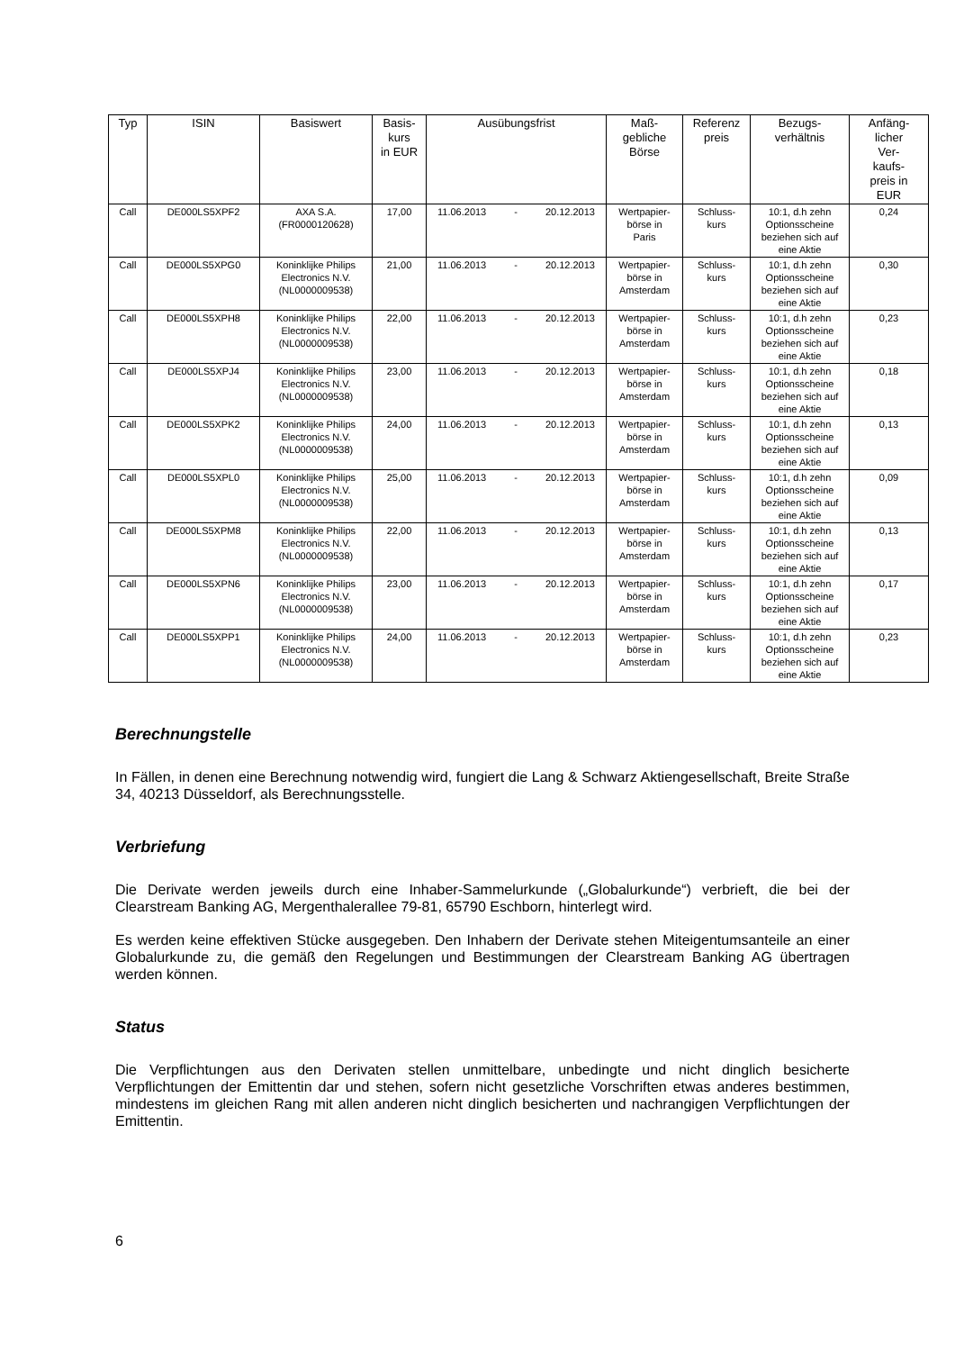| Typ | ISIN | Basiswert | Basis- kurs in EUR | Ausübungsfrist | Maß- gebliche Börse | Referenz preis | Bezugs- verhältnis | Anfäng- licher Ver- kaufs- preis in EUR |
| --- | --- | --- | --- | --- | --- | --- | --- | --- |
| Call | DE000LS5XPF2 | AXA S.A. (FR0000120628) | 17,00 | 11.06.2013 - 20.12.2013 | Wertpapier- börse in Paris | Schluss- kurs | 10:1, d.h zehn Optionsscheine beziehen sich auf eine Aktie | 0,24 |
| Call | DE000LS5XPG0 | Koninklijke Philips Electronics N.V. (NL0000009538) | 21,00 | 11.06.2013 - 20.12.2013 | Wertpapier- börse in Amsterdam | Schluss- kurs | 10:1, d.h zehn Optionsscheine beziehen sich auf eine Aktie | 0,30 |
| Call | DE000LS5XPH8 | Koninklijke Philips Electronics N.V. (NL0000009538) | 22,00 | 11.06.2013 - 20.12.2013 | Wertpapier- börse in Amsterdam | Schluss- kurs | 10:1, d.h zehn Optionsscheine beziehen sich auf eine Aktie | 0,23 |
| Call | DE000LS5XPJ4 | Koninklijke Philips Electronics N.V. (NL0000009538) | 23,00 | 11.06.2013 - 20.12.2013 | Wertpapier- börse in Amsterdam | Schluss- kurs | 10:1, d.h zehn Optionsscheine beziehen sich auf eine Aktie | 0,18 |
| Call | DE000LS5XPK2 | Koninklijke Philips Electronics N.V. (NL0000009538) | 24,00 | 11.06.2013 - 20.12.2013 | Wertpapier- börse in Amsterdam | Schluss- kurs | 10:1, d.h zehn Optionsscheine beziehen sich auf eine Aktie | 0,13 |
| Call | DE000LS5XPL0 | Koninklijke Philips Electronics N.V. (NL0000009538) | 25,00 | 11.06.2013 - 20.12.2013 | Wertpapier- börse in Amsterdam | Schluss- kurs | 10:1, d.h zehn Optionsscheine beziehen sich auf eine Aktie | 0,09 |
| Call | DE000LS5XPM8 | Koninklijke Philips Electronics N.V. (NL0000009538) | 22,00 | 11.06.2013 - 20.12.2013 | Wertpapier- börse in Amsterdam | Schluss- kurs | 10:1, d.h zehn Optionsscheine beziehen sich auf eine Aktie | 0,13 |
| Call | DE000LS5XPN6 | Koninklijke Philips Electronics N.V. (NL0000009538) | 23,00 | 11.06.2013 - 20.12.2013 | Wertpapier- börse in Amsterdam | Schluss- kurs | 10:1, d.h zehn Optionsscheine beziehen sich auf eine Aktie | 0,17 |
| Call | DE000LS5XPP1 | Koninklijke Philips Electronics N.V. (NL0000009538) | 24,00 | 11.06.2013 - 20.12.2013 | Wertpapier- börse in Amsterdam | Schluss- kurs | 10:1, d.h zehn Optionsscheine beziehen sich auf eine Aktie | 0,23 |
Berechnungstelle
In Fällen, in denen eine Berechnung notwendig wird, fungiert die Lang & Schwarz Aktiengesellschaft, Breite Straße 34, 40213 Düsseldorf, als Berechnungsstelle.
Verbriefung
Die Derivate werden jeweils durch eine Inhaber-Sammelurkunde („Globalurkunde“) verbrieft, die bei der Clearstream Banking AG, Mergenthalerallee 79-81, 65790 Eschborn, hinterlegt wird.
Es werden keine effektiven Stücke ausgegeben. Den Inhabern der Derivate stehen Miteigentumsanteile an einer Globalurkunde zu, die gemäß den Regelungen und Bestimmungen der Clearstream Banking AG übertragen werden können.
Status
Die Verpflichtungen aus den Derivaten stellen unmittelbare, unbedingte und nicht dinglich besicherte Verpflichtungen der Emittentin dar und stehen, sofern nicht gesetzliche Vorschriften etwas anderes bestimmen, mindestens im gleichen Rang mit allen anderen nicht dinglich besicherten und nachrangigen Verpflichtungen der Emittentin.
6